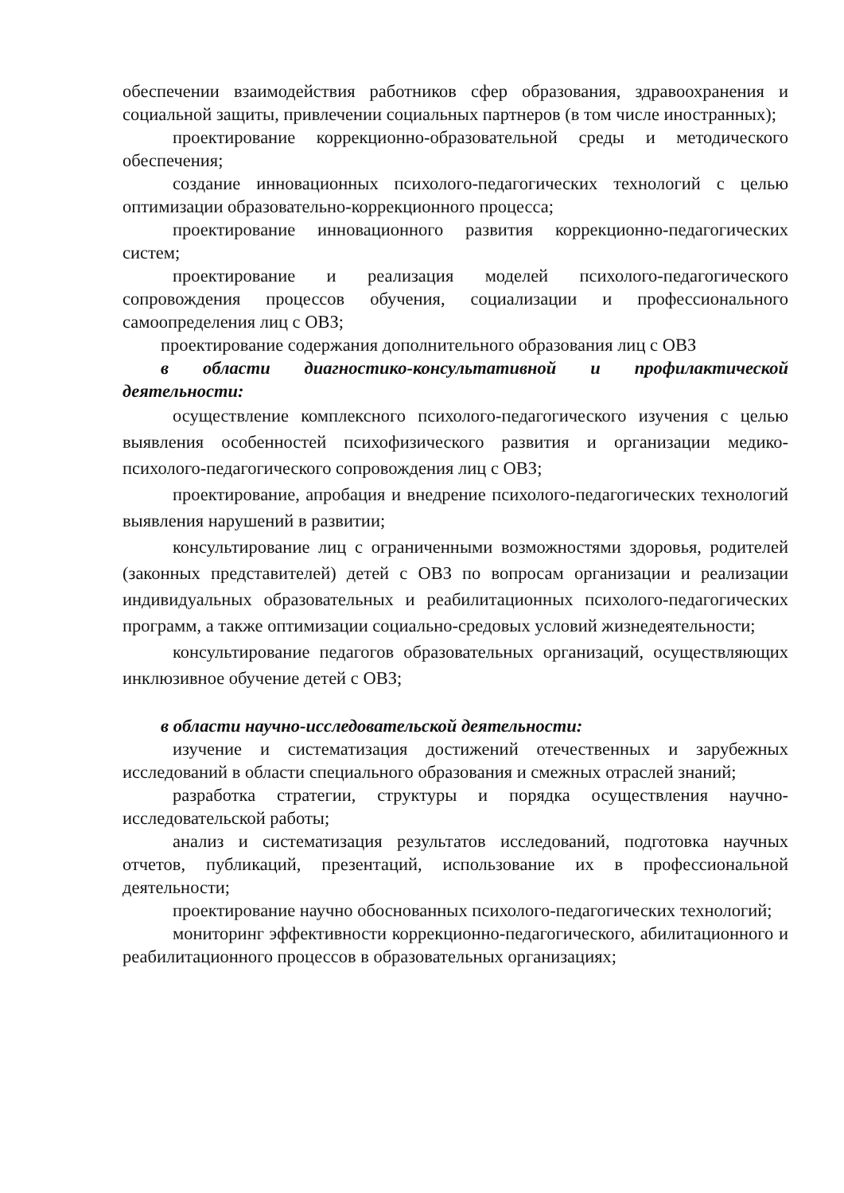обеспечении взаимодействия работников сфер образования, здравоохранения и социальной защиты, привлечении социальных партнеров (в том числе иностранных);
проектирование коррекционно-образовательной среды и методического обеспечения;
создание инновационных психолого-педагогических технологий с целью оптимизации образовательно-коррекционного процесса;
проектирование инновационного развития коррекционно-педагогических систем;
проектирование и реализация моделей психолого-педагогического сопровождения процессов обучения, социализации и профессионального самоопределения лиц с ОВЗ;
проектирование содержания дополнительного образования лиц с ОВЗ
в области диагностико-консультативной и профилактической деятельности:
осуществление комплексного психолого-педагогического изучения с целью выявления особенностей психофизического развития и организации медико-психолого-педагогического сопровождения лиц с ОВЗ;
проектирование, апробация и внедрение психолого-педагогических технологий выявления нарушений в развитии;
консультирование лиц с ограниченными возможностями здоровья, родителей (законных представителей) детей с ОВЗ по вопросам организации и реализации индивидуальных образовательных и реабилитационных психолого-педагогических программ, а также оптимизации социально-средовых условий жизнедеятельности;
консультирование педагогов образовательных организаций, осуществляющих инклюзивное обучение детей с ОВЗ;
в области научно-исследовательской деятельности:
изучение и систематизация достижений отечественных и зарубежных исследований в области специального образования и смежных отраслей знаний;
разработка стратегии, структуры и порядка осуществления научно-исследовательской работы;
анализ и систематизация результатов исследований, подготовка научных отчетов, публикаций, презентаций, использование их в профессиональной деятельности;
проектирование научно обоснованных психолого-педагогических технологий;
мониторинг эффективности коррекционно-педагогического, абилитационного и реабилитационного процессов в образовательных организациях;